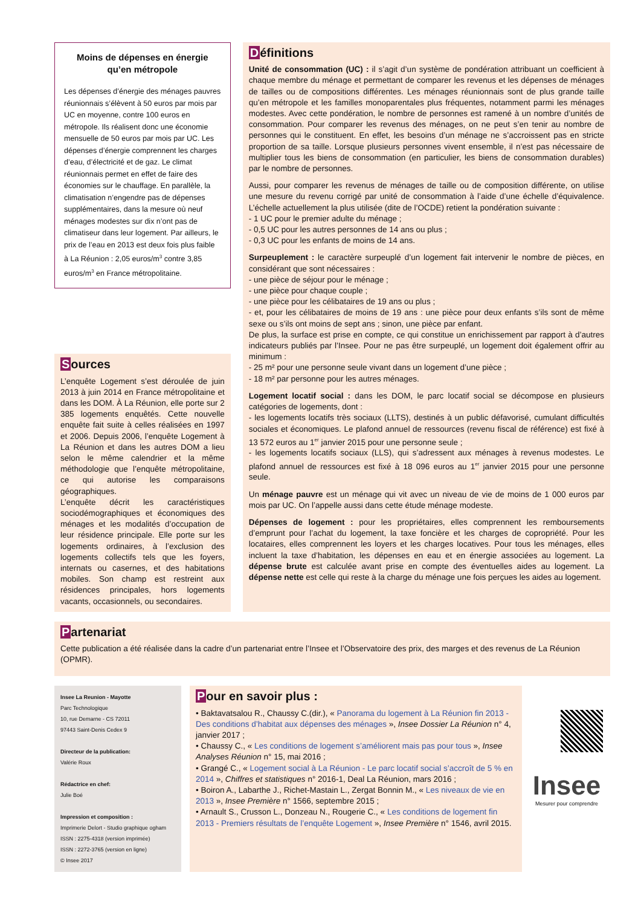Moins de dépenses en énergie qu’en métropole
Les dépenses d’énergie des ménages pauvres réunionnais s’élèvent à 50 euros par mois par UC en moyenne, contre 100 euros en métropole. Ils réalisent donc une économie mensuelle de 50 euros par mois par UC. Les dépenses d’énergie comprennent les charges d’eau, d’électricité et de gaz. Le climat réunionnais permet en effet de faire des économies sur le chauffage. En parallèle, la climatisation n’engendre pas de dépenses supplémentaires, dans la mesure où neuf ménages modestes sur dix n’ont pas de climatiseur dans leur logement. Par ailleurs, le prix de l’eau en 2013 est deux fois plus faible à La Réunion : 2,05 euros/m<sup>3</sup> contre 3,85 euros/m<sup>3</sup> en France métropolitaine.
Sources
L’enquête Logement s’est déroulée de juin 2013 à juin 2014 en France métropolitaine et dans les DOM. À La Réunion, elle porte sur 2 385 logements enquêtés. Cette nouvelle enquête fait suite à celles réalisées en 1997 et 2006. Depuis 2006, l’enquête Logement à La Réunion et dans les autres DOM a lieu selon le même calendrier et la même méthodologie que l’enquête métropolitaine, ce qui autorise les comparaisons géographiques.
L’enquête décrit les caractéristiques sociodémographiques et économiques des ménages et les modalités d’occupation de leur résidence principale. Elle porte sur les logements ordinaires, à l’exclusion des logements collectifs tels que les foyers, internats ou casernes, et des habitations mobiles. Son champ est restreint aux résidences principales, hors logements vacants, occasionnels, ou secondaires.
Définitions
Unité de consommation (UC) : il s’agit d’un système de pondération attribuant un coefficient à chaque membre du ménage et permettant de comparer les revenus et les dépenses de ménages de tailles ou de compositions différentes. Les ménages réunionnais sont de plus grande taille qu’en métropole et les familles monoparentales plus fréquentes, notamment parmi les ménages modestes. Avec cette pondération, le nombre de personnes est ramené à un nombre d’unités de consommation. Pour comparer les revenus des ménages, on ne peut s’en tenir au nombre de personnes qui le constituent. En effet, les besoins d’un ménage ne s’accroissent pas en stricte proportion de sa taille. Lorsque plusieurs personnes vivent ensemble, il n’est pas nécessaire de multiplier tous les biens de consommation (en particulier, les biens de consommation durables) par le nombre de personnes.
Aussi, pour comparer les revenus de ménages de taille ou de composition différente, on utilise une mesure du revenu corrigé par unité de consommation à l’aide d’une échelle d’équivalence. L’échelle actuellement la plus utilisée (dite de l’OCDE) retient la pondération suivante :
- 1 UC pour le premier adulte du ménage ;
- 0,5 UC pour les autres personnes de 14 ans ou plus ;
- 0,3 UC pour les enfants de moins de 14 ans.
Surpeuplement : le caractère surpeuplé d’un logement fait intervenir le nombre de pièces, en considérant que sont nécessaires :
- une pièce de séjour pour le ménage ;
- une pièce pour chaque couple ;
- une pièce pour les célibataires de 19 ans ou plus ;
- et, pour les célibataires de moins de 19 ans : une pièce pour deux enfants s’ils sont de même sexe ou s’ils ont moins de sept ans ; sinon, une pièce par enfant.
De plus, la surface est prise en compte, ce qui constitue un enrichissement par rapport à d’autres indicateurs publiés par l’Insee. Pour ne pas être surpeuplé, un logement doit également offrir au minimum :
- 25 m² pour une personne seule vivant dans un logement d’une pièce ;
- 18 m² par personne pour les autres ménages.
Logement locatif social : dans les DOM, le parc locatif social se décompose en plusieurs catégories de logements, dont :
- les logements locatifs très sociaux (LLTS), destinés à un public défavorisé, cumulant difficultés sociales et économiques. Le plafond annuel de ressources (revenu fiscal de référence) est fixé à 13 572 euros au 1<sup>er</sup> janvier 2015 pour une personne seule ;
- les logements locatifs sociaux (LLS), qui s’adressent aux ménages à revenus modestes. Le plafond annuel de ressources est fixé à 18 096 euros au 1<sup>er</sup> janvier 2015 pour une personne seule.
Un ménage pauvre est un ménage qui vit avec un niveau de vie de moins de 1 000 euros par mois par UC. On l’appelle aussi dans cette étude ménage modeste.
Dépenses de logement : pour les propriétaires, elles comprennent les remboursements d’emprunt pour l’achat du logement, la taxe foncière et les charges de copropriété. Pour les locataires, elles comprennent les loyers et les charges locatives. Pour tous les ménages, elles incluent la taxe d’habitation, les dépenses en eau et en énergie associées au logement. La dépense brute est calculée avant prise en compte des éventuelles aides au logement. La dépense nette est celle qui reste à la charge du ménage une fois perçues les aides au logement.
Partenariat
Cette publication a été réalisée dans la cadre d’un partenariat entre l’Insee et l’Observatoire des prix, des marges et des revenus de La Réunion (OPMR).
Insee La Reunion - Mayotte
Parc Technologique
10, rue Demarne - CS 72011
97443 Saint-Denis Cedex 9
Directeur de la publication:
Valérie Roux
Rédactrice en chef:
Julie Boé
Impression et composition :
Imprimerie Delort - Studio graphique ogham
ISSN : 2275-4318 (version imprimée)
ISSN : 2272-3765 (version en ligne)
© Insee 2017
Pour en savoir plus :
• Baktavatsalou R., Chaussy C.(dir.), « Panorama du logement à La Réunion fin 2013 - Des conditions d’habitat aux dépenses des ménages », Insee Dossier La Réunion n° 4, janvier 2017 ;
• Chaussy C., « Les conditions de logement s’améliorent mais pas pour tous », Insee Analyses Réunion n° 15, mai 2016 ;
• Grangé C., « Logement social à La Réunion - Le parc locatif social s’accroît de 5 % en 2014 », Chiffres et statistiques n° 2016-1, Deal La Réunion, mars 2016 ;
• Boiron A., Labarthe J., Richet-Mastain L., Zergat Bonnin M., « Les niveaux de vie en 2013 », Insee Première n° 1566, septembre 2015 ;
• Arnault S., Crusson L., Donzeau N., Rougerie C., « Les conditions de logement fin 2013 - Premiers résultats de l’enquête Logement », Insee Première n° 1546, avril 2015.
Insee
Mesurer pour comprendre